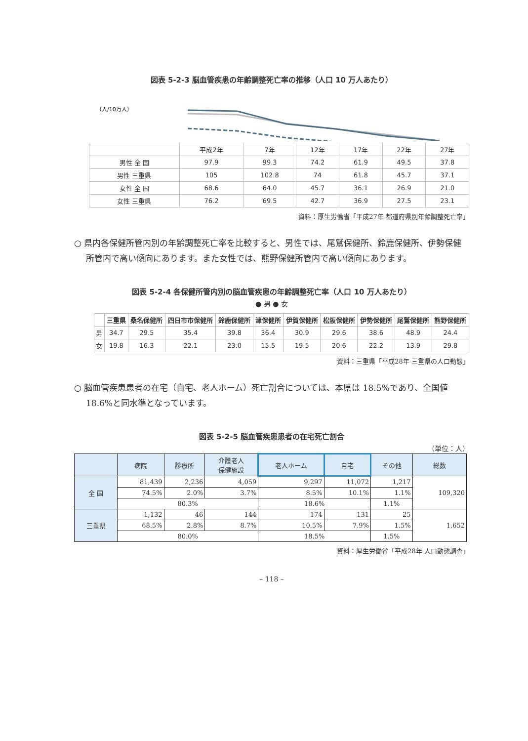図表 5-2-3 脳血管疾患の年齢調整死亡率の推移（人口 10 万人あたり）
（人/10万人）
| | 平成2年 | 7年 | 12年 | 17年 | 22年 | 27年 |
| 男性 全 国 | 97.9 | 99.3 | 74.2 | 61.9 | 49.5 | 37.8 |
| 男性 三重県 | 105 | 102.8 | 74 | 61.8 | 45.7 | 37.1 |
| 女性 全 国 | 68.6 | 64.0 | 45.7 | 36.1 | 26.9 | 21.0 |
| 女性 三重県 | 76.2 | 69.5 | 42.7 | 36.9 | 27.5 | 23.1 |
資料：厚生労働省「平成27年 都道府県別年齢調整死亡率」
○ 県内各保健所管内別の年齢調整死亡率を比較すると、男性では、尾鷲保健所、鈴鹿保健所、伊勢保健所管内で高い傾向にあります。また女性では、熊野保健所管内で高い傾向にあります。
図表 5-2-4 各保健所管内別の脳血管疾患の年齢調整死亡率（人口 10 万人あたり）
● 男 ● 女
| | 三重県 | 桑名保健所 | 四日市市保健所 | 鈴鹿保健所 | 津保健所 | 伊賀保健所 | 松阪保健所 | 伊勢保健所 | 尾鷲保健所 | 熊野保健所 |
| --- | --- | --- | --- | --- | --- | --- | --- | --- | --- | --- |
| 男 | 34.7 | 29.5 | 35.4 | 39.8 | 36.4 | 30.9 | 29.6 | 38.6 | 48.9 | 24.4 |
| 女 | 19.8 | 16.3 | 22.1 | 23.0 | 15.5 | 19.5 | 20.6 | 22.2 | 13.9 | 29.8 |
資料：三重県「平成28年 三重県の人口動態」
○ 脳血管疾患患者の在宅（自宅、老人ホーム）死亡割合については、本県は 18.5%であり、全国値 18.6%と同水準となっています。
図表 5-2-5 脳血管疾患患者の在宅死亡割合
（単位：人）
| | 病院 | 診療所 | 介護老人 保健施設 | 老人ホーム | 自宅 | その他 | 総数 |
| --- | --- | --- | --- | --- | --- | --- | --- |
| 全 国 | 81,439 | 2,236 | 4,059 | 9,297 | 11,072 | 1,217 | 109,320 |
| | 74.5% | 2.0% | 3.7% | 8.5% | 10.1% | 1.1% | |
| | 80.3% | | | 18.6% | | 1.1% | |
| 三重県 | 1,132 | 46 | 144 | 174 | 131 | 25 | 1,652 |
| | 68.5% | 2.8% | 8.7% | 10.5% | 7.9% | 1.5% | |
| | 80.0% | | | 18.5% | | 1.5% | |
資料：厚生労働省「平成28年 人口動態調査」
– 118 –